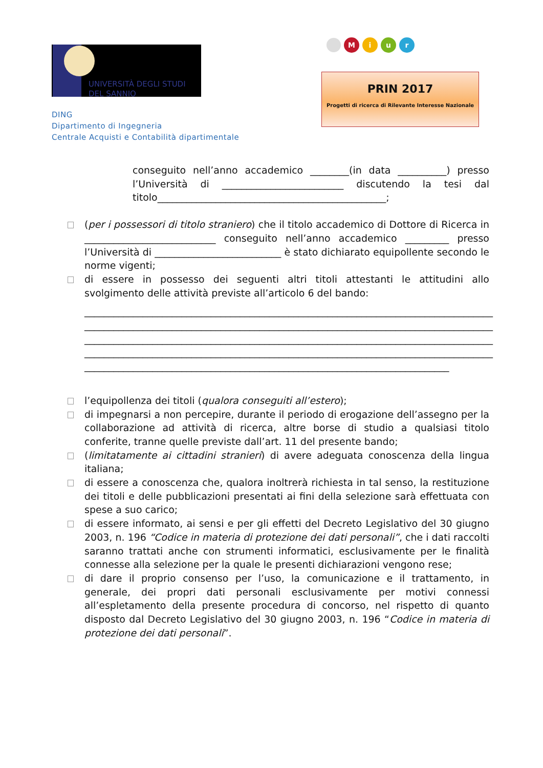UNIVERSITÀ DEGLI STUDI
DEL SANNIO
DING
Dipartimento di Ingegneria
Centrale Acquisti e Contabilità dipartimentale
Miur
PRIN 2017
Progetti di ricerca di Rilevante Interesse Nazionale
conseguito nell’anno accademico ________(in data __________) presso l’Università di _________________________ discutendo la tesi dal titolo_______________________________________________;
(per i possessori di titolo straniero) che il titolo accademico di Dottore di Ricerca in ___________________________ conseguito nell’anno accademico _________ presso l’Università di __________________________ è stato dichiarato equipollente secondo le norme vigenti;
di essere in possesso dei seguenti altri titoli attestanti le attitudini allo svolgimento delle attività previste all’articolo 6 del bando:
____________________________________________________________________________________
____________________________________________________________________________________
____________________________________________________________________________________
____________________________________________________________________________________
___________________________________________________________________________
l’equipollenza dei titoli (qualora conseguiti all’estero);
di impegnarsi a non percepire, durante il periodo di erogazione dell’assegno per la collaborazione ad attività di ricerca, altre borse di studio a qualsiasi titolo conferite, tranne quelle previste dall’art. 11 del presente bando;
(limitatamente ai cittadini stranieri) di avere adeguata conoscenza della lingua italiana;
di essere a conoscenza che, qualora inoltrerà richiesta in tal senso, la restituzione dei titoli e delle pubblicazioni presentati ai fini della selezione sarà effettuata con spese a suo carico;
di essere informato, ai sensi e per gli effetti del Decreto Legislativo del 30 giugno 2003, n. 196 “Codice in materia di protezione dei dati personali”, che i dati raccolti saranno trattati anche con strumenti informatici, esclusivamente per le finalità connesse alla selezione per la quale le presenti dichiarazioni vengono rese;
di dare il proprio consenso per l’uso, la comunicazione e il trattamento, in generale, dei propri dati personali esclusivamente per motivi connessi all’espletamento della presente procedura di concorso, nel rispetto di quanto disposto dal Decreto Legislativo del 30 giugno 2003, n. 196 “Codice in materia di protezione dei dati personali”.